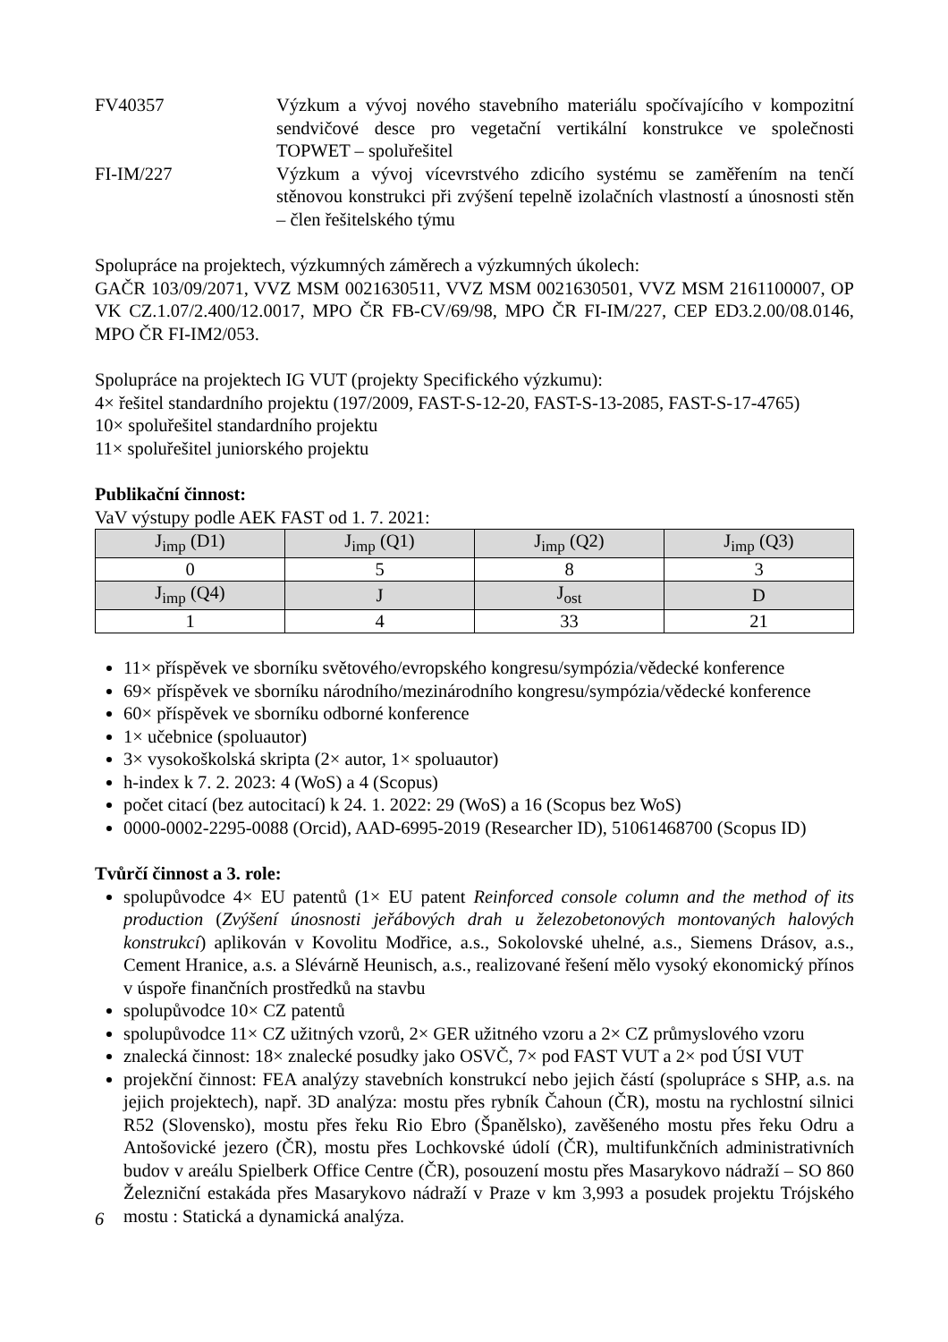FV40357 Výzkum a vývoj nového stavebního materiálu spočívajícího v kompozitní sendvičové desce pro vegetační vertikální konstrukce ve společnosti TOPWET – spoluřešitel
FI-IM/227 Výzkum a vývoj vícevrstvého zdicího systému se zaměřením na tenčí stěnovou konstrukci při zvýšení tepelně izolačních vlastností a únosnosti stěn – člen řešitelského týmu
Spolupráce na projektech, výzkumných záměrech a výzkumných úkolech:
GAČR 103/09/2071, VVZ MSM 0021630511, VVZ MSM 0021630501, VVZ MSM 2161100007, OP VK CZ.1.07/2.400/12.0017, MPO ČR FB-CV/69/98, MPO ČR FI-IM/227, CEP ED3.2.00/08.0146, MPO ČR FI-IM2/053.
Spolupráce na projektech IG VUT (projekty Specifického výzkumu):
4× řešitel standardního projektu (197/2009, FAST-S-12-20, FAST-S-13-2085, FAST-S-17-4765)
10× spoluřešitel standardního projektu
11× spoluřešitel juniorského projektu
Publikační činnost:
VaV výstupy podle AEK FAST od 1. 7. 2021:
| J<sub>imp</sub> (D1) | J<sub>imp</sub> (Q1) | J<sub>imp</sub> (Q2) | J<sub>imp</sub> (Q3) |
| 0 | 5 | 8 | 3 |
| J<sub>imp</sub> (Q4) | J | J<sub>ost</sub> | D |
| 1 | 4 | 33 | 21 |
11× příspěvek ve sborníku světového/evropského kongresu/sympózia/vědecké konference
69× příspěvek ve sborníku národního/mezinárodního kongresu/sympózia/vědecké konference
60× příspěvek ve sborníku odborné konference
1× učebnice (spoluautor)
3× vysokoškolská skripta (2× autor, 1× spoluautor)
h-index k 7. 2. 2023: 4 (WoS) a 4 (Scopus)
počet citací (bez autocitací) k 24. 1. 2022: 29 (WoS) a 16 (Scopus bez WoS)
0000-0002-2295-0088 (Orcid), AAD-6995-2019 (Researcher ID), 51061468700 (Scopus ID)
Tvůrčí činnost a 3. role:
spolupůvodce 4× EU patentů (1× EU patent Reinforced console column and the method of its production (Zvýšení únosnosti jeřábových drah u železobetonových montovaných halových konstrukcí) aplikován v Kovolitu Modřice, a.s., Sokolovské uhelné, a.s., Siemens Drásov, a.s., Cement Hranice, a.s. a Slévárně Heunisch, a.s., realizované řešení mělo vysoký ekonomický přínos v úspoře finančních prostředků na stavbu
spolupůvodce 10× CZ patentů
spolupůvodce 11× CZ užitných vzorů, 2× GER užitného vzoru a 2× CZ průmyslového vzoru
znalecká činnost: 18× znalecké posudky jako OSVČ, 7× pod FAST VUT a 2× pod ÚSI VUT
projekční činnost: FEA analýzy stavebních konstrukcí nebo jejich částí (spolupráce s SHP, a.s. na jejich projektech), např. 3D analýza: mostu přes rybník Čahoun (ČR), mostu na rychlostní silnici R52 (Slovensko), mostu přes řeku Rio Ebro (Španělsko), zavěšeného mostu přes řeku Odru a Antošovické jezero (ČR), mostu přes Lochkovské údolí (ČR), multifunkčních administrativních budov v areálu Spielberk Office Centre (ČR), posouzení mostu přes Masarykovo nádraží – SO 860 Železniční estakáda přes Masarykovo nádraží v Praze v km 3,993 a posudek projektu Trójského mostu : Statická a dynamická analýza.
6